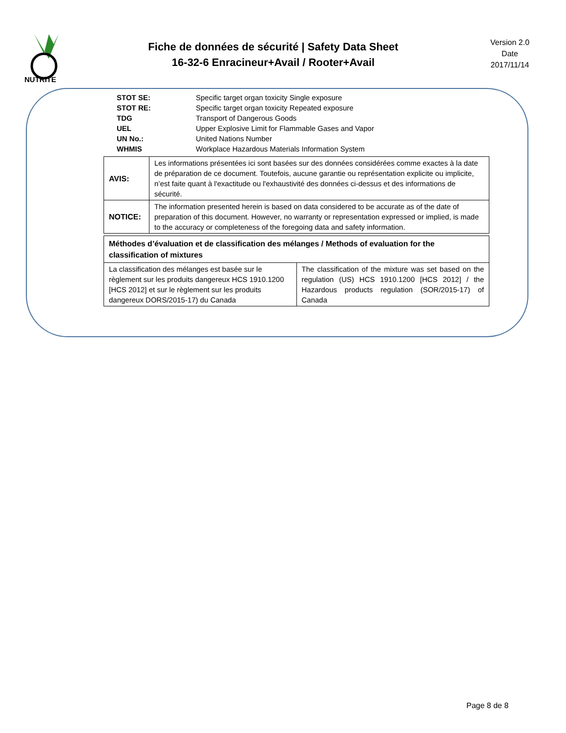NUTRITE
Fiche de données de sécurité | Safety Data Sheet
16-32-6 Enracineur+Avail / Rooter+Avail
Version 2.0
Date
2017/11/14
| STOT SE: | Specific target organ toxicity Single exposure |
| STOT RE: | Specific target organ toxicity Repeated exposure |
| TDG | Transport of Dangerous Goods |
| UEL | Upper Explosive Limit for Flammable Gases and Vapor |
| UN No.: | United Nations Number |
| WHMIS | Workplace Hazardous Materials Information System |
| AVIS: | Les informations présentées ici sont basées sur des données considérées comme exactes à la date de préparation de ce document. Toutefois, aucune garantie ou représentation explicite ou implicite, n’est faite quant à l'exactitude ou l'exhaustivité des données ci-dessus et des informations de sécurité. |
| NOTICE: | The information presented herein is based on data considered to be accurate as of the date of preparation of this document. However, no warranty or representation expressed or implied, is made to the accuracy or completeness of the foregoing data and safety information. |
| Méthodes d’évaluation et de classification des mélanges / Methods of evaluation for the classification of mixtures | |
| La classification des mélanges est basée sur le règlement sur les produits dangereux HCS 1910.1200 [HCS 2012] et sur le règlement sur les produits dangereux DORS/2015-17) du Canada | The classification of the mixture was set based on the regulation (US) HCS 1910.1200 [HCS 2012] / the Hazardous products regulation (SOR/2015-17) of Canada |
Page 8 de 8